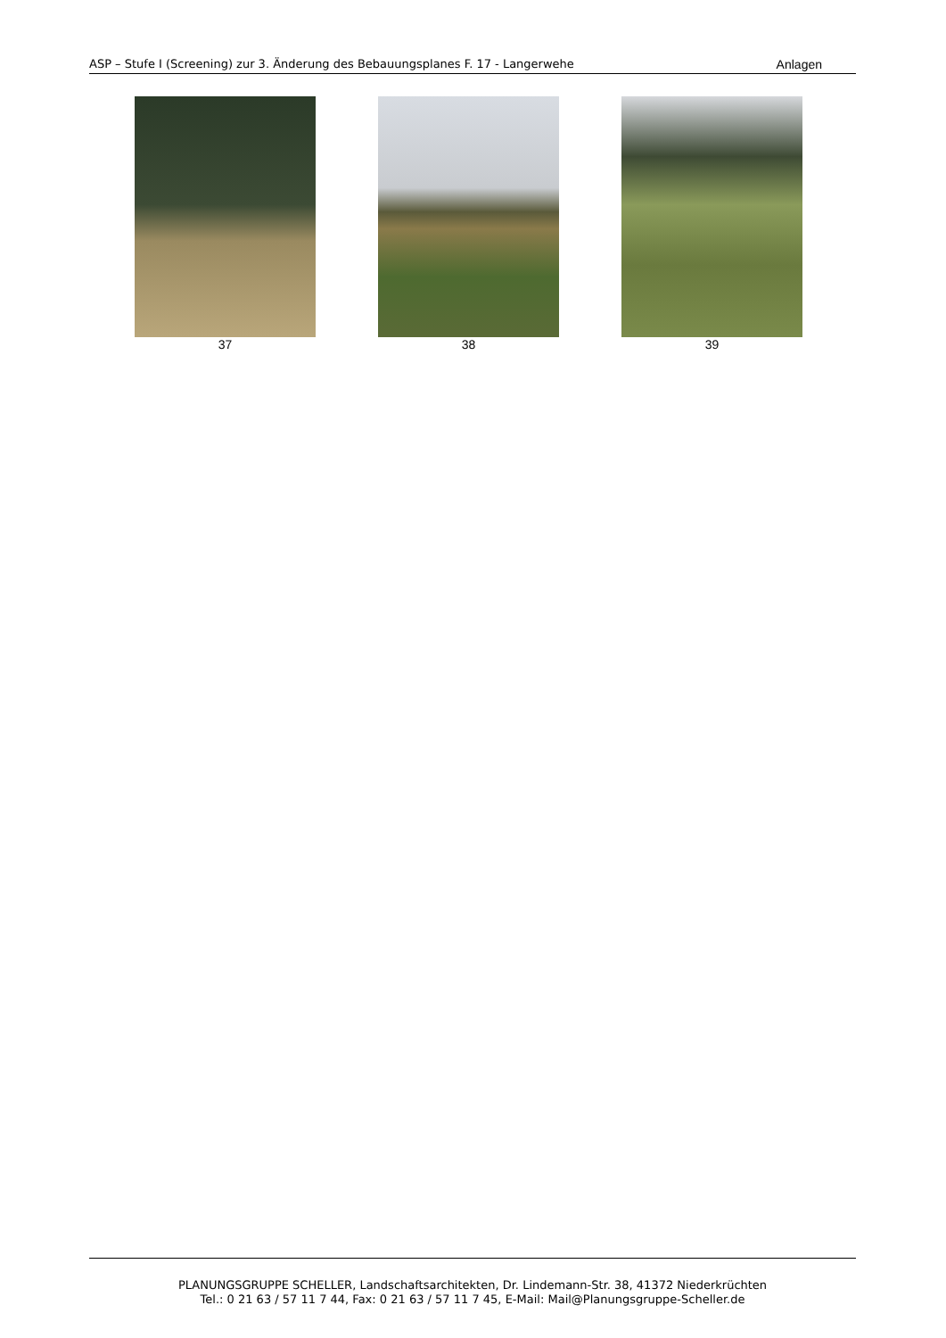ASP – Stufe I (Screening) zur 3. Änderung des Bebauungsplanes F. 17 - Langerwehe Anlagen
37 38 39
PLANUNGSGRUPPE SCHELLER, Landschaftsarchitekten, Dr. Lindemann-Str. 38, 41372 Niederkrüchten
Tel.: 0 21 63 / 57 11 7 44, Fax: 0 21 63 / 57 11 7 45, E-Mail: Mail@Planungsgruppe-Scheller.de